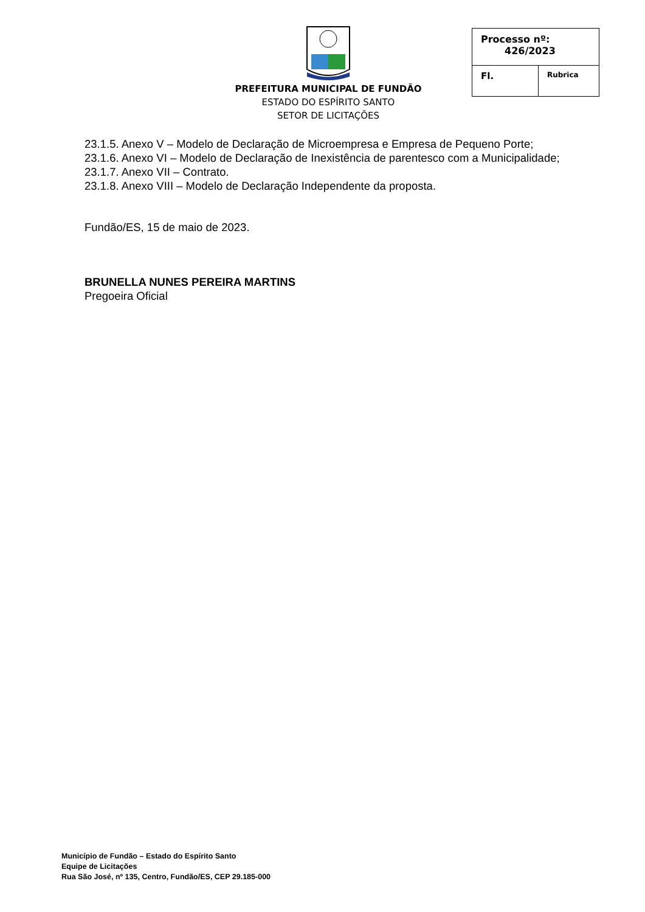PREFEITURA MUNICIPAL DE FUNDÃO
ESTADO DO ESPÍRITO SANTO
SETOR DE LICITAÇÕES
| Processo nº: 426/2023 | |
| Fl. | Rubrica |
23.1.5. Anexo V – Modelo de Declaração de Microempresa e Empresa de Pequeno Porte;
23.1.6. Anexo VI – Modelo de Declaração de Inexistência de parentesco com a Municipalidade;
23.1.7. Anexo VII – Contrato.
23.1.8. Anexo VIII – Modelo de Declaração Independente da proposta.
Fundão/ES, 15 de maio de 2023.
BRUNELLA NUNES PEREIRA MARTINS
Pregoeira Oficial
Município de Fundão – Estado do Espírito Santo
Equipe de Licitações
Rua São José, nº 135, Centro, Fundão/ES, CEP 29.185-000